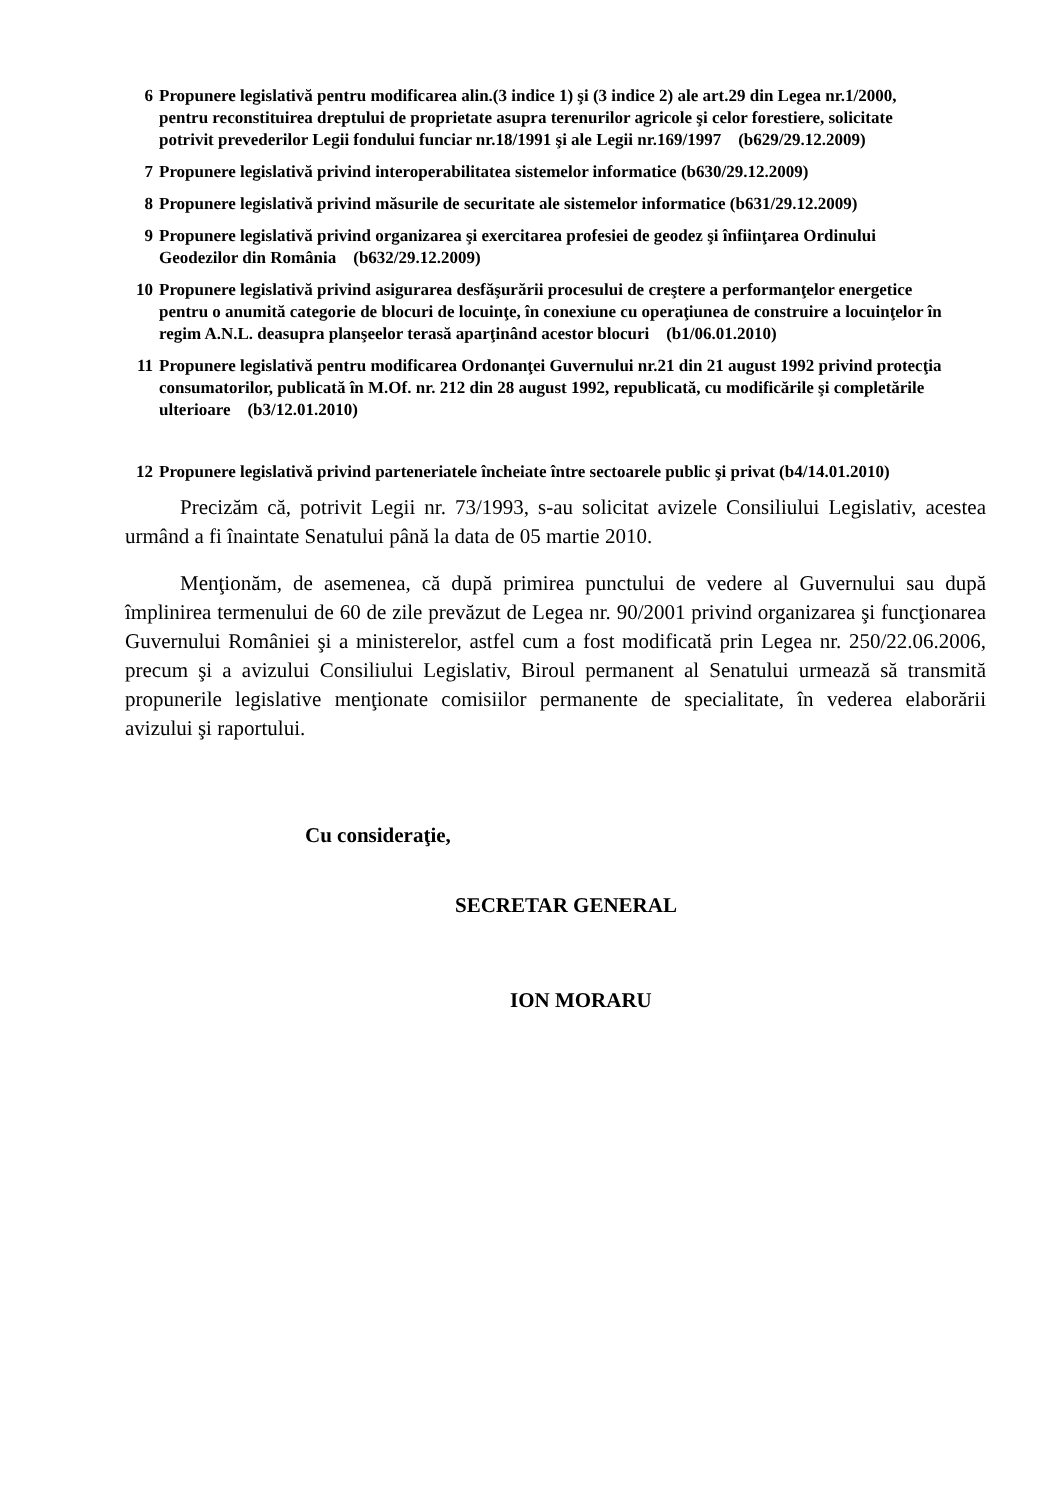6 Propunere legislativă pentru modificarea alin.(3 indice 1) şi (3 indice 2) ale art.29 din Legea nr.1/2000, pentru reconstituirea dreptului de proprietate asupra terenurilor agricole şi celor forestiere, solicitate potrivit prevederilor Legii fondului funciar nr.18/1991 şi ale Legii nr.169/1997 (b629/29.12.2009)
7 Propunere legislativă privind interoperabilitatea sistemelor informatice (b630/29.12.2009)
8 Propunere legislativă privind măsurile de securitate ale sistemelor informatice (b631/29.12.2009)
9 Propunere legislativă privind organizarea şi exercitarea profesiei de geodez şi înfiinţarea Ordinului Geodezilor din România (b632/29.12.2009)
10 Propunere legislativă privind asigurarea desfăşurării procesului de creştere a performanţelor energetice pentru o anumită categorie de blocuri de locuinţe, în conexiune cu operaţiunea de construire a locuinţelor în regim A.N.L. deasupra planşeelor terasă aparţinând acestor blocuri (b1/06.01.2010)
11 Propunere legislativă pentru modificarea Ordonanţei Guvernului nr.21 din 21 august 1992 privind protecţia consumatorilor, publicată în M.Of. nr. 212 din 28 august 1992, republicată, cu modificările şi completările ulterioare (b3/12.01.2010)
12 Propunere legislativă privind parteneriatele încheiate între sectoarele public şi privat (b4/14.01.2010)
Precizăm că, potrivit Legii nr. 73/1993, s-au solicitat avizele Consiliului Legislativ, acestea urmând a fi înaintate Senatului până la data de 05 martie 2010.
Menţionăm, de asemenea, că după primirea punctului de vedere al Guvernului sau după împlinirea termenului de 60 de zile prevăzut de Legea nr. 90/2001 privind organizarea şi funcţionarea Guvernului României şi a ministerelor, astfel cum a fost modificată prin Legea nr. 250/22.06.2006, precum şi a avizului Consiliului Legislativ, Biroul permanent al Senatului urmează să transmită propunerile legislative menţionate comisiilor permanente de specialitate, în vederea elaborării avizului şi raportului.
Cu consideraţie,
SECRETAR GENERAL
ION MORARU